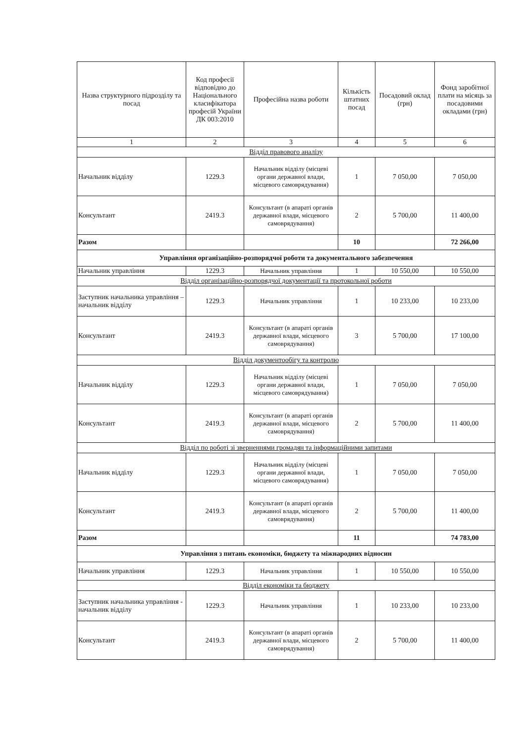| Назва структурного підрозділу та посад | Код професії відповідно до Національного класифікатора професій України ДК 003:2010 | Професійна назва роботи | Кількість штатних посад | Посадовий оклад (грн) | Фонд заробітної плати на місяць за посадовими окладами (грн) |
| --- | --- | --- | --- | --- | --- |
| 1 | 2 | 3 | 4 | 5 | 6 |
| Відділ правового аналізу | | | | | |
| Начальник відділу | 1229.3 | Начальник відділу (місцеві органи державної влади, місцевого самоврядування) | 1 | 7 050,00 | 7 050,00 |
| Консультант | 2419.3 | Консультант (в апараті органів державної влади, місцевого самоврядування) | 2 | 5 700,00 | 11 400,00 |
| Разом | | | 10 | | 72 266,00 |
| Управління організаційно-розпорядчої роботи та документального забезпечення | | | | | |
| Начальник управління | 1229.3 | Начальник управління | 1 | 10 550,00 | 10 550,00 |
| Відділ організаційно-розпорядчої документації та протокольної роботи | | | | | |
| Заступник начальника управління – начальник відділу | 1229.3 | Начальник управління | 1 | 10 233,00 | 10 233,00 |
| Консультант | 2419.3 | Консультант (в апараті органів державної влади, місцевого самоврядування) | 3 | 5 700,00 | 17 100,00 |
| Відділ документообігу та контролю | | | | | |
| Начальник відділу | 1229.3 | Начальник відділу (місцеві органи державної влади, місцевого самоврядування) | 1 | 7 050,00 | 7 050,00 |
| Консультант | 2419.3 | Консультант (в апараті органів державної влади, місцевого самоврядування) | 2 | 5 700,00 | 11 400,00 |
| Відділ по роботі зі зверненнями громадян та інформаційними запитами | | | | | |
| Начальник відділу | 1229.3 | Начальник відділу (місцеві органи державної влади, місцевого самоврядування) | 1 | 7 050,00 | 7 050,00 |
| Консультант | 2419.3 | Консультант (в апараті органів державної влади, місцевого самоврядування) | 2 | 5 700,00 | 11 400,00 |
| Разом | | | 11 | | 74 783,00 |
| Управління з питань економіки, бюджету та міжнародних відносин | | | | | |
| Начальник управління | 1229.3 | Начальник управління | 1 | 10 550,00 | 10 550,00 |
| Відділ економіки та бюджету | | | | | |
| Заступник начальника управління - начальник відділу | 1229.3 | Начальник управління | 1 | 10 233,00 | 10 233,00 |
| Консультант | 2419.3 | Консультант (в апараті органів державної влади, місцевого самоврядування) | 2 | 5 700,00 | 11 400,00 |